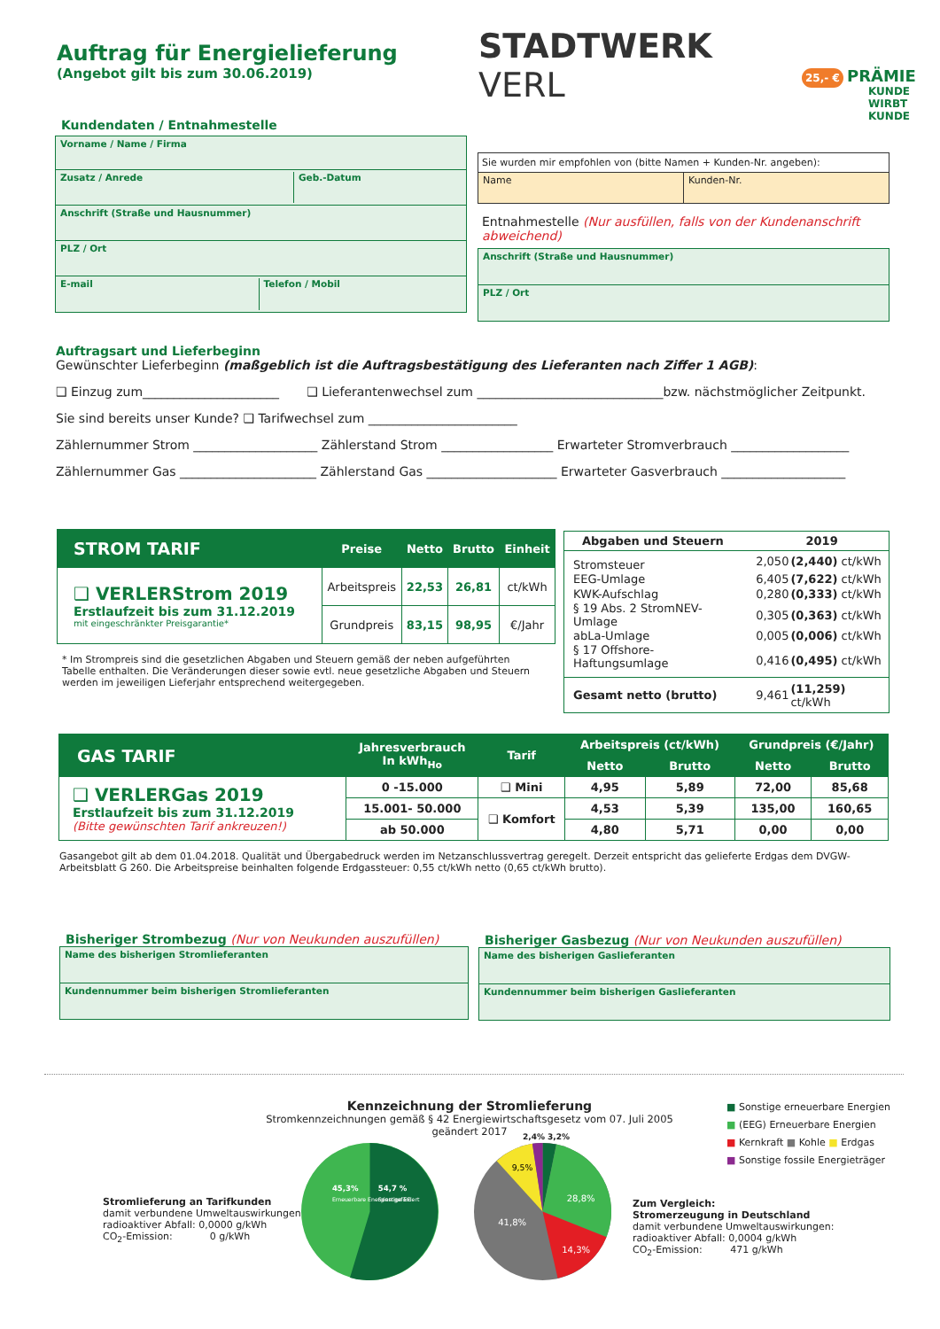Auftrag für Energielieferung
(Angebot gilt bis zum 30.06.2019)
STADTWERK
VERL
25,- € PRÄMIE
KUNDE
WIRBT
KUNDE
Kundendaten / Entnahmestelle
Vorname / Name / Firma
Zusatz / Anrede Geb.-Datum
Anschrift (Straße und Hausnummer)
PLZ / Ort
E-mail Telefon / Mobil
Sie wurden mir empfohlen von (bitte Namen + Kunden-Nr. angeben):
Name Kunden-Nr.
Entnahmestelle (Nur ausfüllen, falls von der Kundenanschrift abweichend)
Anschrift (Straße und Hausnummer)
PLZ / Ort
Auftragsart und Lieferbeginn
Gewünschter Lieferbeginn (maßgeblich ist die Auftragsbestätigung des Lieferanten nach Ziffer 1 AGB):
❑ Einzug zum______________________ ❑ Lieferantenwechsel zum ______________________________bzw. nächstmöglicher Zeitpunkt.
Sie sind bereits unser Kunde? ❑ Tarifwechsel zum ________________________
Zählernummer Strom ____________________ Zählerstand Strom __________________ Erwarteter Stromverbrauch ___________________
Zählernummer Gas ______________________ Zählerstand Gas _____________________ Erwarteter Gasverbrauch ____________________
| STROM TARIF | Preise | Netto | Brutto | Einheit |
| --- | --- | --- | --- | --- |
| ❑ VERLERStrom 2019 Erstlaufzeit bis zum 31.12.2019 mit eingeschränkter Preisgarantie* | Arbeitspreis | 22,53 | 26,81 | ct/kWh |
| | Grundpreis | 83,15 | 98,95 | €/Jahr |
* Im Strompreis sind die gesetzlichen Abgaben und Steuern gemäß der neben aufgeführten Tabelle enthalten. Die Veränderungen dieser sowie evtl. neue gesetzliche Abgaben und Steuern werden im jeweiligen Lieferjahr entsprechend weitergegeben.
| Abgaben und Steuern | 2019 | |
| --- | --- | --- |
| Stromsteuer | 2,050 | (2,440) ct/kWh |
| EEG-Umlage | 6,405 | (7,622) ct/kWh |
| KWK-Aufschlag | 0,280 | (0,333) ct/kWh |
| § 19 Abs. 2 StromNEV-Umlage | 0,305 | (0,363) ct/kWh |
| abLa-Umlage | 0,005 | (0,006) ct/kWh |
| § 17 Offshore-Haftungsumlage | 0,416 | (0,495) ct/kWh |
| Gesamt netto (brutto) | 9,461 | (11,259) ct/kWh |
| GAS TARIF | Jahresverbrauch In kWh<sub>Ho</sub> | Tarif | Arbeitspreis (ct/kWh) | | Grundpreis (€/Jahr) | |
| --- | --- | --- | --- | --- | --- | --- |
| | | | Netto | Brutto | Netto | Brutto |
| ❑ VERLERGas 2019 Erstlaufzeit bis zum 31.12.2019 (Bitte gewünschten Tarif ankreuzen!) | 0 -15.000 | ❑ Mini | 4,95 | 5,89 | 72,00 | 85,68 |
| | 15.001- 50.000 | ❑ Komfort | 4,53 | 5,39 | 135,00 | 160,65 |
| | ab 50.000 | | 4,80 | 5,71 | 0,00 | 0,00 |
Gasangebot gilt ab dem 01.04.2018. Qualität und Übergabedruck werden im Netzanschlussvertrag geregelt. Derzeit entspricht das gelieferte Erdgas dem DVGW-Arbeitsblatt G 260. Die Arbeitspreise beinhalten folgende Erdgassteuer: 0,55 ct/kWh netto (0,65 ct/kWh brutto).
Bisheriger Strombezug (Nur von Neukunden auszufüllen)
Name des bisherigen Stromlieferanten
Kundennummer beim bisherigen Stromlieferanten
Bisheriger Gasbezug (Nur von Neukunden auszufüllen)
Name des bisherigen Gaslieferanten
Kundennummer beim bisherigen Gaslieferanten
Kennzeichnung der Stromlieferung
Stromkennzeichnungen gemäß § 42 Energiewirtschaftsgesetz vom 07. Juli 2005 geändert 2017
■ Sonstige erneuerbare Energien
■ (EEG) Erneuerbare Energien
■ Kernkraft ■ Kohle ■ Erdgas
■ Sonstige fossile Energieträger
Stromlieferung an Tarifkunden
damit verbundene Umweltauswirkungen:
radioaktiver Abfall: 0,0000 g/kWh
CO<sub>2</sub>-Emission: 0 g/kWh
45,3%
Erneuerbare Energien gefördert
54,7 %
Sonstige EE
28,8%
41,8%
14,3%
9,5%
2,4% 3,2%
Zum Vergleich:
Stromerzeugung in Deutschland
damit verbundene Umweltauswirkungen:
radioaktiver Abfall: 0,0004 g/kWh
CO<sub>2</sub>-Emission: 471 g/kWh